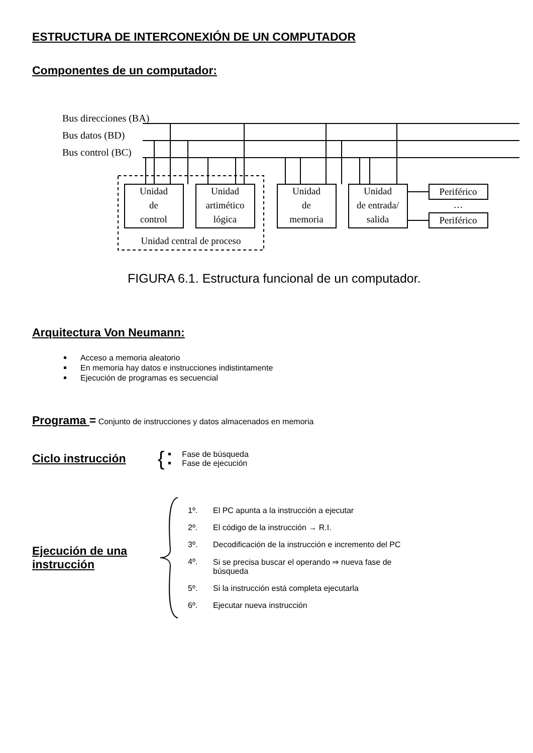ESTRUCTURA DE INTERCONEXIÓN DE UN COMPUTADOR
Componentes de un computador:
Bus direcciones (BA)
Bus datos (BD)
Bus control (BC)
Unidad
de
control
Unidad
artimético
lógica
Unidad
de
memoria
Unidad
de entrada/
salida
Periférico
…
Periférico
Unidad central de proceso
FIGURA 6.1. Estructura funcional de un computador.
Arquitectura Von Neumann:
Acceso a memoria aleatorio
En memoria hay datos e instrucciones indistintamente
Ejecución de programas es secuencial
Programa = Conjunto de instrucciones y datos almacenados en memoria
Ciclo instrucción
{
Fase de búsqueda
Fase de ejecución
Ejecución de una instrucción
| 1º. | El PC apunta a la instrucción a ejecutar |
| 2º. | El código de la instrucción → R.I. |
| 3º. | Decodificación de la instrucción e incremento del PC |
| 4º. | Si se precisa buscar el operando ⇒ nueva fase de búsqueda |
| 5º. | Si la instrucción está completa ejecutarla |
| 6º. | Ejecutar nueva instrucción |